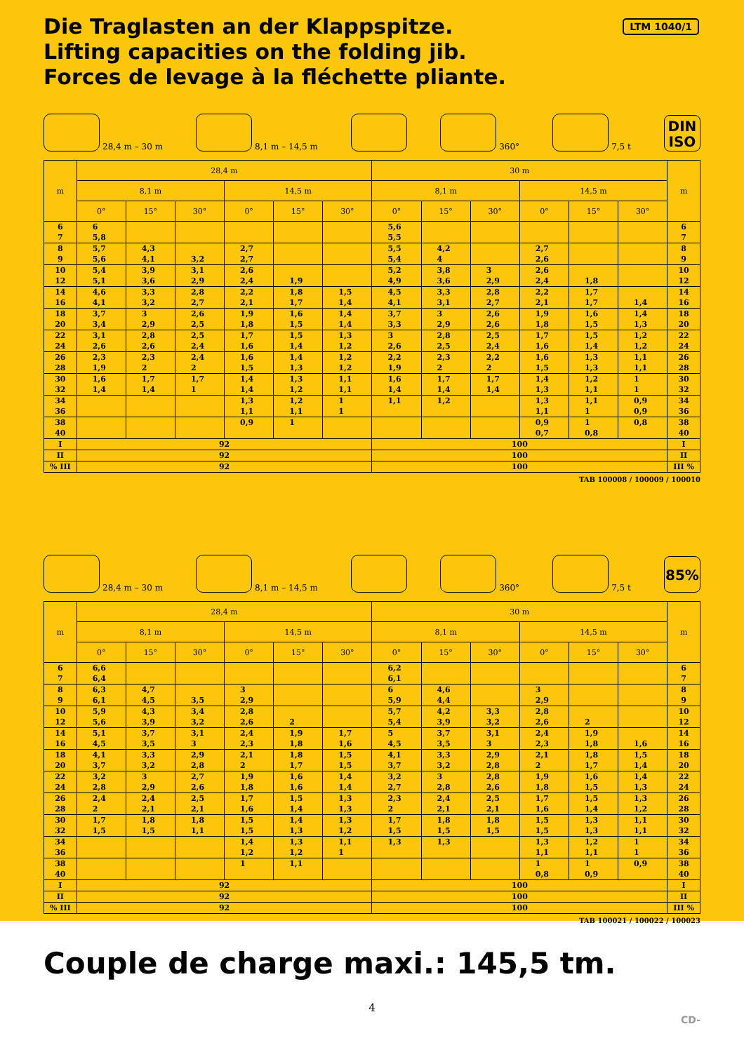Die Traglasten an der Klappspitze.
Lifting capacities on the folding jib.
Forces de levage à la fléchette pliante.
LTM 1040/1
28,4 m – 30 m
8,1 m – 14,5 m
360°
7,5 t
DIN
ISO
| m | 28,4 m | | | | | | 30 m | | | | | | m |
| --- | --- | --- | --- | --- | --- | --- | --- | --- | --- | --- | --- | --- | --- |
| | 8,1 m | | | 14,5 m | | | 8,1 m | | | 14,5 m | | | |
| | 0° | 15° | 30° | 0° | 15° | 30° | 0° | 15° | 30° | 0° | 15° | 30° | |
| 6 | 6 | | | | | | 5,6 | | | | | | 6 |
| 7 | 5,8 | | | | | | 5,5 | | | | | | 7 |
| 8 | 5,7 | 4,3 | | 2,7 | | | 5,5 | 4,2 | | 2,7 | | | 8 |
| 9 | 5,6 | 4,1 | 3,2 | 2,7 | | | 5,4 | 4 | | 2,6 | | | 9 |
| 10 | 5,4 | 3,9 | 3,1 | 2,6 | | | 5,2 | 3,8 | 3 | 2,6 | | | 10 |
| 12 | 5,1 | 3,6 | 2,9 | 2,4 | 1,9 | | 4,9 | 3,6 | 2,9 | 2,4 | 1,8 | | 12 |
| 14 | 4,6 | 3,3 | 2,8 | 2,2 | 1,8 | 1,5 | 4,5 | 3,3 | 2,8 | 2,2 | 1,7 | | 14 |
| 16 | 4,1 | 3,2 | 2,7 | 2,1 | 1,7 | 1,4 | 4,1 | 3,1 | 2,7 | 2,1 | 1,7 | 1,4 | 16 |
| 18 | 3,7 | 3 | 2,6 | 1,9 | 1,6 | 1,4 | 3,7 | 3 | 2,6 | 1,9 | 1,6 | 1,4 | 18 |
| 20 | 3,4 | 2,9 | 2,5 | 1,8 | 1,5 | 1,4 | 3,3 | 2,9 | 2,6 | 1,8 | 1,5 | 1,3 | 20 |
| 22 | 3,1 | 2,8 | 2,5 | 1,7 | 1,5 | 1,3 | 3 | 2,8 | 2,5 | 1,7 | 1,5 | 1,2 | 22 |
| 24 | 2,6 | 2,6 | 2,4 | 1,6 | 1,4 | 1,2 | 2,6 | 2,5 | 2,4 | 1,6 | 1,4 | 1,2 | 24 |
| 26 | 2,3 | 2,3 | 2,4 | 1,6 | 1,4 | 1,2 | 2,2 | 2,3 | 2,2 | 1,6 | 1,3 | 1,1 | 26 |
| 28 | 1,9 | 2 | 2 | 1,5 | 1,3 | 1,2 | 1,9 | 2 | 2 | 1,5 | 1,3 | 1,1 | 28 |
| 30 | 1,6 | 1,7 | 1,7 | 1,4 | 1,3 | 1,1 | 1,6 | 1,7 | 1,7 | 1,4 | 1,2 | 1 | 30 |
| 32 | 1,4 | 1,4 | 1 | 1,4 | 1,2 | 1,1 | 1,4 | 1,4 | 1,4 | 1,3 | 1,1 | 1 | 32 |
| 34 | | | | 1,3 | 1,2 | 1 | 1,1 | 1,2 | | 1,3 | 1,1 | 0,9 | 34 |
| 36 | | | | 1,1 | 1,1 | 1 | | | | 1,1 | 1 | 0,9 | 36 |
| 38 | | | | 0,9 | 1 | | | | | 0,9 | 1 | 0,8 | 38 |
| 40 | | | | | | | | | | 0,7 | 0,8 | | 40 |
| I | 92 | | | | | | 100 | | | | | | I |
| II | 92 | | | | | | 100 | | | | | | II |
| % III | 92 | | | | | | 100 | | | | | | III % |
TAB 100008 / 100009 / 100010
28,4 m – 30 m
8,1 m – 14,5 m
360°
7,5 t
85%
| m | 28,4 m | | | | | | 30 m | | | | | | m |
| --- | --- | --- | --- | --- | --- | --- | --- | --- | --- | --- | --- | --- | --- |
| | 8,1 m | | | 14,5 m | | | 8,1 m | | | 14,5 m | | | |
| | 0° | 15° | 30° | 0° | 15° | 30° | 0° | 15° | 30° | 0° | 15° | 30° | |
| 6 | 6,6 | | | | | | 6,2 | | | | | | 6 |
| 7 | 6,4 | | | | | | 6,1 | | | | | | 7 |
| 8 | 6,3 | 4,7 | | 3 | | | 6 | 4,6 | | 3 | | | 8 |
| 9 | 6,1 | 4,5 | 3,5 | 2,9 | | | 5,9 | 4,4 | | 2,9 | | | 9 |
| 10 | 5,9 | 4,3 | 3,4 | 2,8 | | | 5,7 | 4,2 | 3,3 | 2,8 | | | 10 |
| 12 | 5,6 | 3,9 | 3,2 | 2,6 | 2 | | 5,4 | 3,9 | 3,2 | 2,6 | 2 | | 12 |
| 14 | 5,1 | 3,7 | 3,1 | 2,4 | 1,9 | 1,7 | 5 | 3,7 | 3,1 | 2,4 | 1,9 | | 14 |
| 16 | 4,5 | 3,5 | 3 | 2,3 | 1,8 | 1,6 | 4,5 | 3,5 | 3 | 2,3 | 1,8 | 1,6 | 16 |
| 18 | 4,1 | 3,3 | 2,9 | 2,1 | 1,8 | 1,5 | 4,1 | 3,3 | 2,9 | 2,1 | 1,8 | 1,5 | 18 |
| 20 | 3,7 | 3,2 | 2,8 | 2 | 1,7 | 1,5 | 3,7 | 3,2 | 2,8 | 2 | 1,7 | 1,4 | 20 |
| 22 | 3,2 | 3 | 2,7 | 1,9 | 1,6 | 1,4 | 3,2 | 3 | 2,8 | 1,9 | 1,6 | 1,4 | 22 |
| 24 | 2,8 | 2,9 | 2,6 | 1,8 | 1,6 | 1,4 | 2,7 | 2,8 | 2,6 | 1,8 | 1,5 | 1,3 | 24 |
| 26 | 2,4 | 2,4 | 2,5 | 1,7 | 1,5 | 1,3 | 2,3 | 2,4 | 2,5 | 1,7 | 1,5 | 1,3 | 26 |
| 28 | 2 | 2,1 | 2,1 | 1,6 | 1,4 | 1,3 | 2 | 2,1 | 2,1 | 1,6 | 1,4 | 1,2 | 28 |
| 30 | 1,7 | 1,8 | 1,8 | 1,5 | 1,4 | 1,3 | 1,7 | 1,8 | 1,8 | 1,5 | 1,3 | 1,1 | 30 |
| 32 | 1,5 | 1,5 | 1,1 | 1,5 | 1,3 | 1,2 | 1,5 | 1,5 | 1,5 | 1,5 | 1,3 | 1,1 | 32 |
| 34 | | | | 1,4 | 1,3 | 1,1 | 1,3 | 1,3 | | 1,3 | 1,2 | 1 | 34 |
| 36 | | | | 1,2 | 1,2 | 1 | | | | 1,1 | 1,1 | 1 | 36 |
| 38 | | | | 1 | 1,1 | | | | | 1 | 1 | 0,9 | 38 |
| 40 | | | | | | | | | | 0,8 | 0,9 | | 40 |
| I | 92 | | | | | | 100 | | | | | | I |
| II | 92 | | | | | | 100 | | | | | | II |
| % III | 92 | | | | | | 100 | | | | | | III % |
TAB 100021 / 100022 / 100023
Couple de charge maxi.: 145,5 tm.
4
CD-